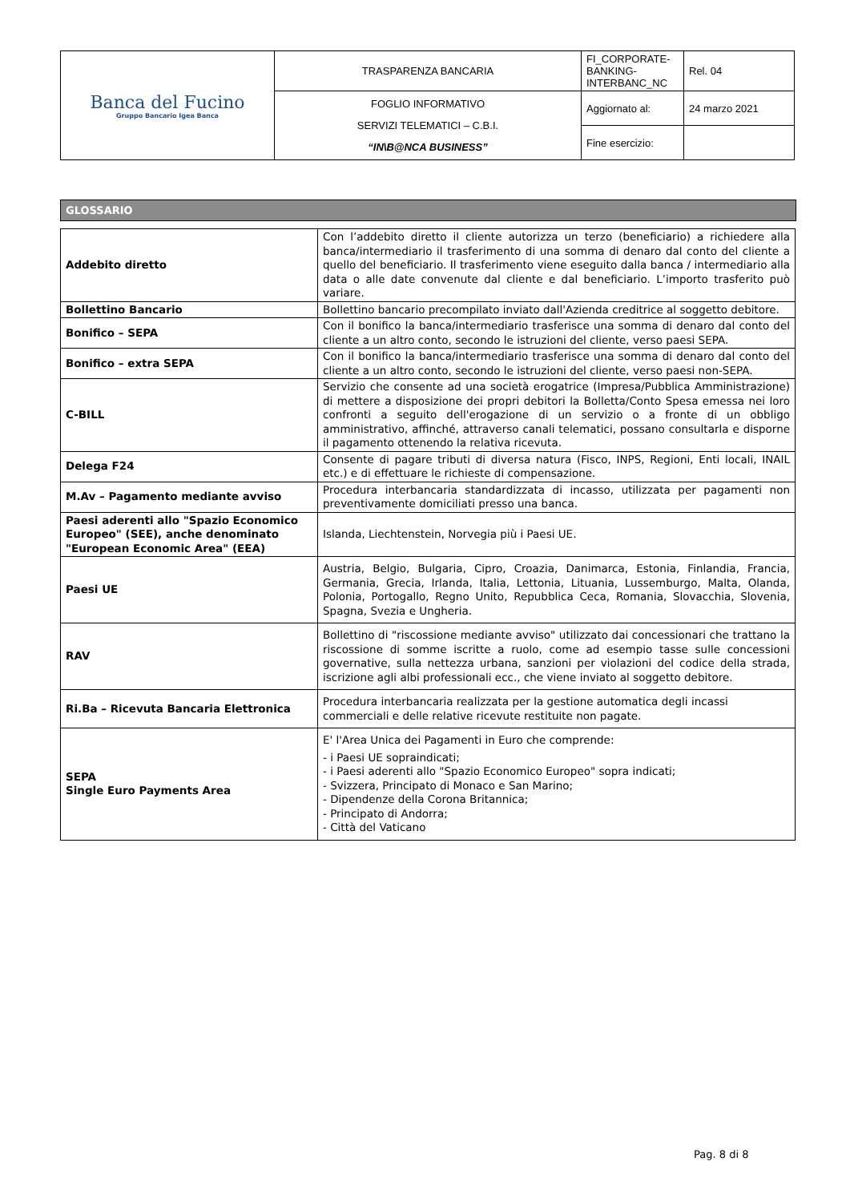| Banca del Fucino Gruppo Bancario Igea Banca | TRASPARENZA BANCARIA | FI_CORPORATE-BANKING-INTERBANC_NC | Rel. 04 |
| | FOGLIO INFORMATIVO SERVIZI TELEMATICI – C.B.I. “IN\B@NCA BUSINESS” | Aggiornato al: | 24 marzo 2021 |
| | | Fine esercizio: | |
GLOSSARIO
| Addebito diretto | Con l’addebito diretto il cliente autorizza un terzo (beneficiario) a richiedere alla banca/intermediario il trasferimento di una somma di denaro dal conto del cliente a quello del beneficiario. Il trasferimento viene eseguito dalla banca / intermediario alla data o alle date convenute dal cliente e dal beneficiario. L’importo trasferito può variare. |
| Bollettino Bancario | Bollettino bancario precompilato inviato dall'Azienda creditrice al soggetto debitore. |
| Bonifico – SEPA | Con il bonifico la banca/intermediario trasferisce una somma di denaro dal conto del cliente a un altro conto, secondo le istruzioni del cliente, verso paesi SEPA. |
| Bonifico – extra SEPA | Con il bonifico la banca/intermediario trasferisce una somma di denaro dal conto del cliente a un altro conto, secondo le istruzioni del cliente, verso paesi non-SEPA. |
| C-BILL | Servizio che consente ad una società erogatrice (Impresa/Pubblica Amministrazione) di mettere a disposizione dei propri debitori la Bolletta/Conto Spesa emessa nei loro confronti a seguito dell'erogazione di un servizio o a fronte di un obbligo amministrativo, affinché, attraverso canali telematici, possano consultarla e disporne il pagamento ottenendo la relativa ricevuta. |
| Delega F24 | Consente di pagare tributi di diversa natura (Fisco, INPS, Regioni, Enti locali, INAIL etc.) e di effettuare le richieste di compensazione. |
| M.Av – Pagamento mediante avviso | Procedura interbancaria standardizzata di incasso, utilizzata per pagamenti non preventivamente domiciliati presso una banca. |
| Paesi aderenti allo "Spazio Economico Europeo" (SEE), anche denominato "European Economic Area" (EEA) | Islanda, Liechtenstein, Norvegia più i Paesi UE. |
| Paesi UE | Austria, Belgio, Bulgaria, Cipro, Croazia, Danimarca, Estonia, Finlandia, Francia, Germania, Grecia, Irlanda, Italia, Lettonia, Lituania, Lussemburgo, Malta, Olanda, Polonia, Portogallo, Regno Unito, Repubblica Ceca, Romania, Slovacchia, Slovenia, Spagna, Svezia e Ungheria. |
| RAV | Bollettino di "riscossione mediante avviso" utilizzato dai concessionari che trattano la riscossione di somme iscritte a ruolo, come ad esempio tasse sulle concessioni governative, sulla nettezza urbana, sanzioni per violazioni del codice della strada, iscrizione agli albi professionali ecc., che viene inviato al soggetto debitore. |
| Ri.Ba – Ricevuta Bancaria Elettronica | Procedura interbancaria realizzata per la gestione automatica degli incassi commerciali e delle relative ricevute restituite non pagate. |
| SEPA Single Euro Payments Area | E' l'Area Unica dei Pagamenti in Euro che comprende: - i Paesi UE sopraindicati; - i Paesi aderenti allo "Spazio Economico Europeo" sopra indicati; - Svizzera, Principato di Monaco e San Marino; - Dipendenze della Corona Britannica; - Principato di Andorra; - Città del Vaticano |
Pag. 8 di 8